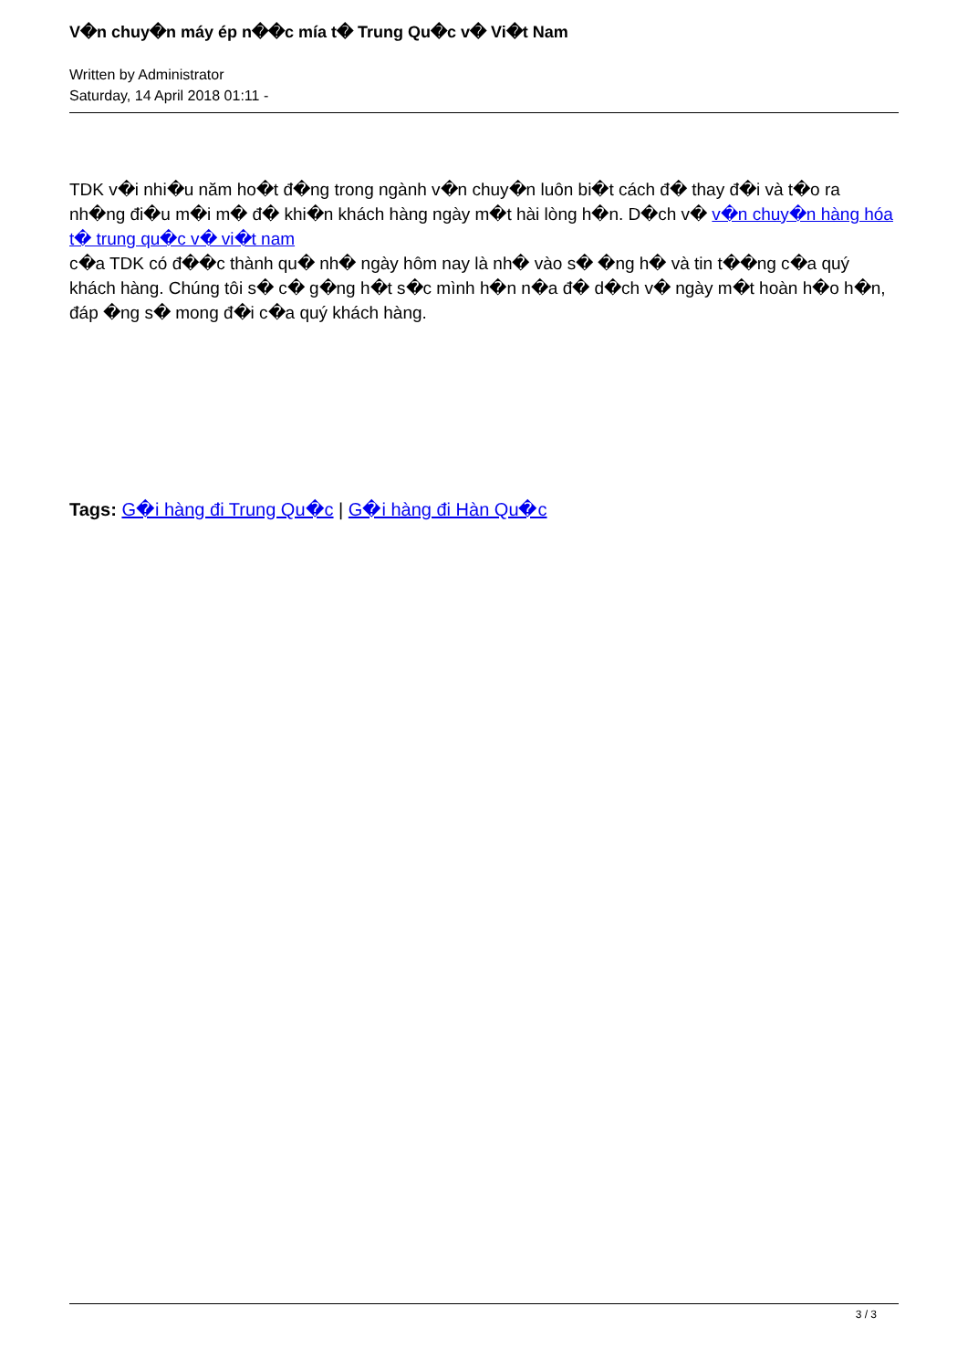V�n chuy�n máy ép n��c mía t� Trung Qu�c v� Vi�t Nam
Written by Administrator
Saturday, 14 April 2018 01:11 -
TDK v�i nhi�u năm ho�t đ�ng trong ngành v�n chuy�n luôn bi�t cách đ� thay đ�i và t�o ra nh�ng đi�u m�i m� đ� khi�n khách hàng ngày m�t hài lòng h�n. D�ch v� v�n chuy�n hàng hóa t� trung qu�c v� vi�t nam
c�a TDK có đ��c thành qu� nh� ngày hôm nay là nh� vào s� �ng h� và tin t��ng c�a quý khách hàng. Chúng tôi s� c� g�ng h�t s�c mình h�n n�a đ� d�ch v� ngày m�t hoàn h�o h�n, đáp �ng s� mong đ�i c�a quý khách hàng.
Tags: G�i hàng đi Trung Qu�c | G�i hàng đi Hàn Qu�c
3 / 3